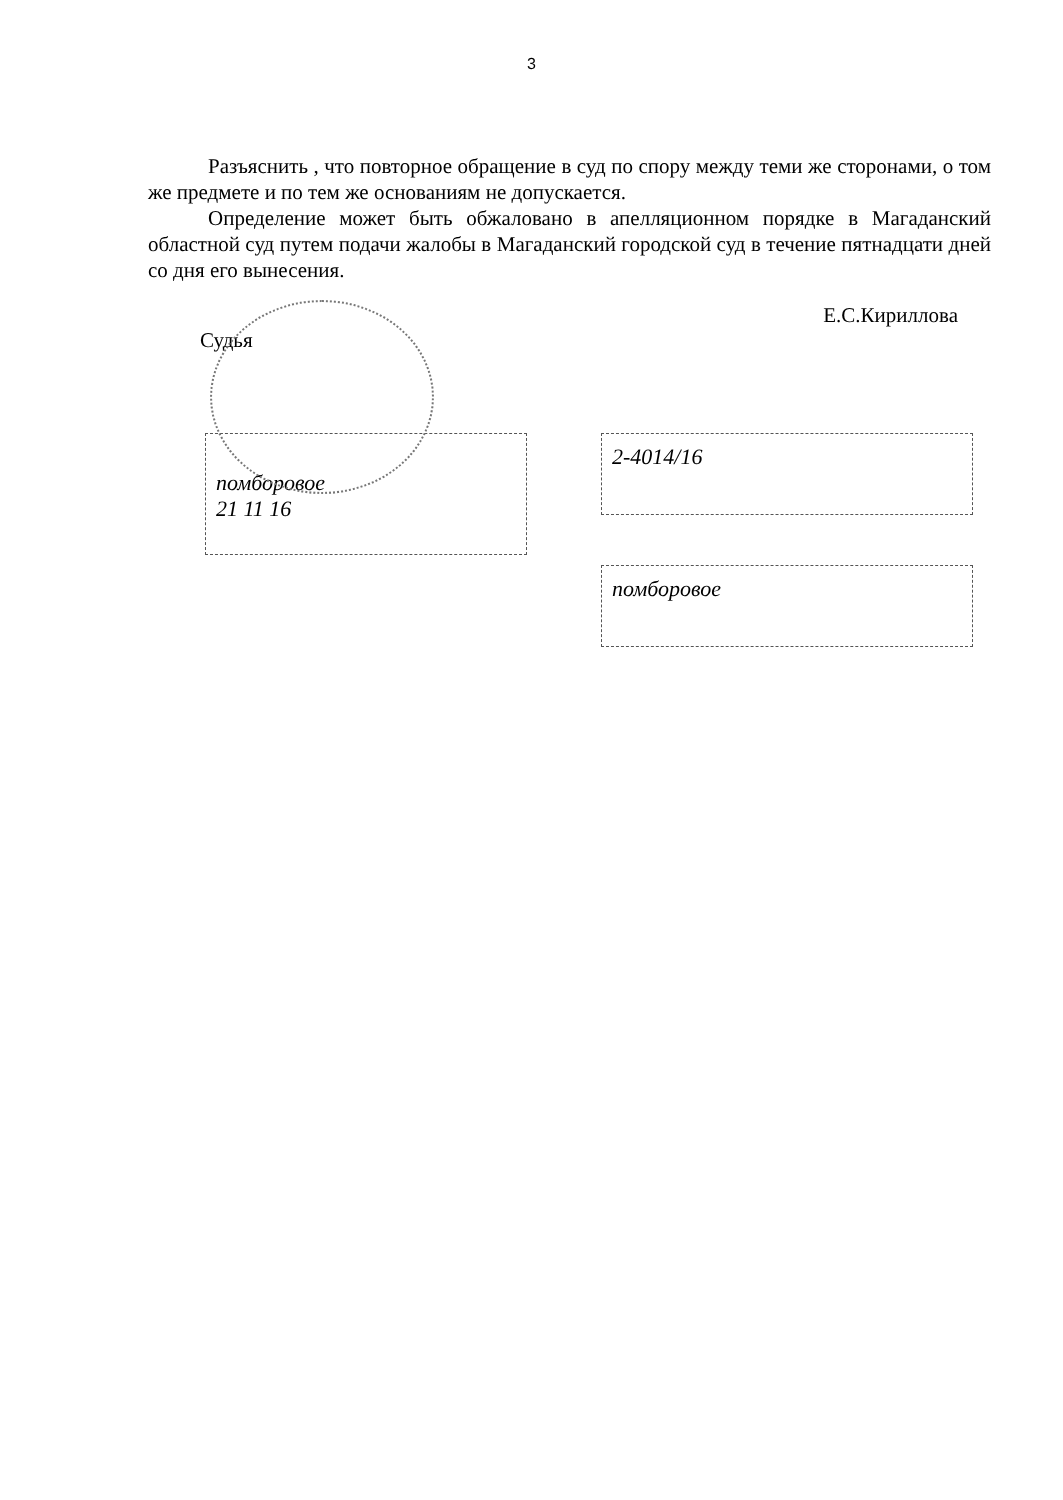3
Разъяснить , что повторное обращение в суд по спору между теми же сторонами, о том же предмете и по тем же основаниям не допускается.
Определение может быть обжаловано в апелляционном порядке в Магаданский областной суд путем подачи жалобы в Магаданский городской суд в течение пятнадцати дней со дня его вынесения.
Судья Е.С.Кириллова
помбоpовое
21 11 16
2-4014/16
помбоpовое